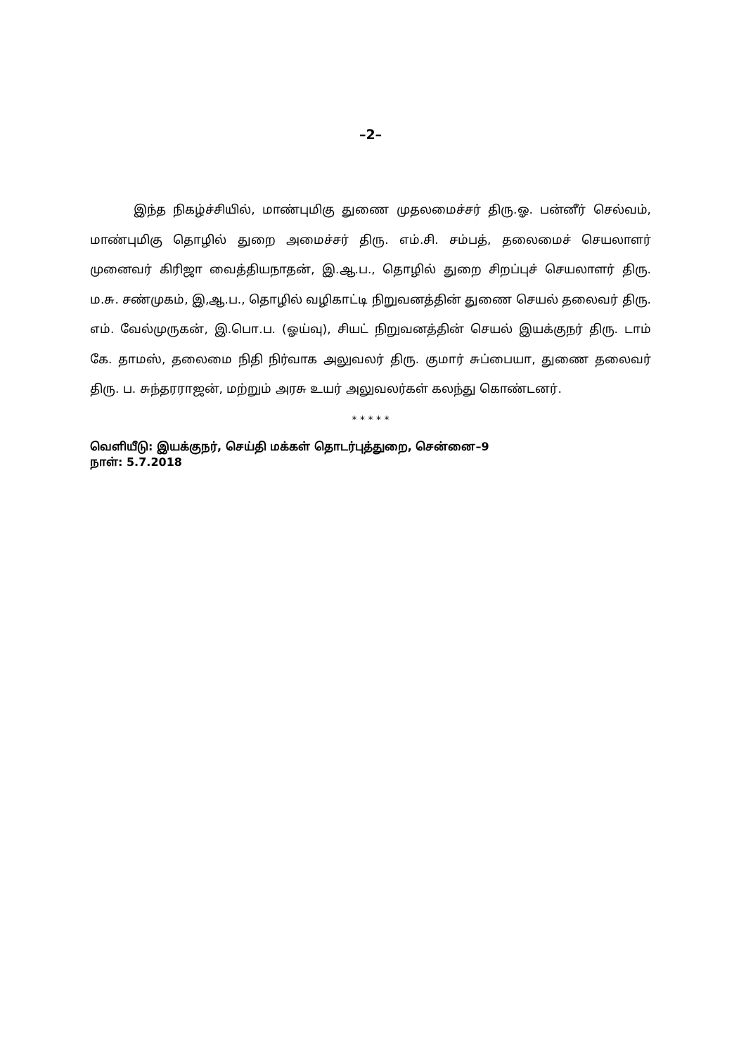–2–
இந்த நிகழ்ச்சியில், மாண்புமிகு துணை முதலமைச்சர் திரு.ஓ. பன்னீர் செல்வம், மாண்புமிகு தொழில் துறை அமைச்சர் திரு. எம்.சி. சம்பத், தலைமைச் செயலாளர் முனைவர் கிரிஜா வைத்தியநாதன், இ.ஆ.ப., தொழில் துறை சிறப்புச் செயலாளர் திரு. ம.சு. சண்முகம், இ,ஆ.ப., தொழில் வழிகாட்டி நிறுவனத்தின் துணை செயல் தலைவர் திரு. எம். வேல்முருகன், இ.பொ.ப. (ஓய்வு), சியட் நிறுவனத்தின் செயல் இயக்குநர் திரு. டாம் கே. தாமஸ், தலைமை நிதி நிர்வாக அலுவலர் திரு. குமார் சுப்பையா, துணை தலைவர் திரு. ப. சுந்தரராஜன், மற்றும் அரசு உயர் அலுவலர்கள் கலந்து கொண்டனர்.
* * * * *
வெளியீடு: இயக்குநர், செய்தி மக்கள் தொடர்புத்துறை, சென்னை–9
நாள்: 5.7.2018